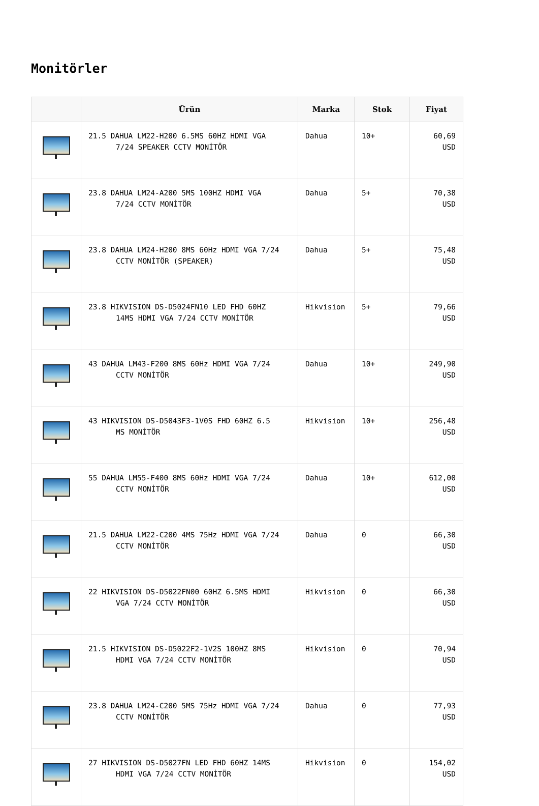Monitörler
| | Ürün | Marka | Stok | Fiyat |
| --- | --- | --- | --- | --- |
| | 21.5 DAHUA LM22-H200 6.5MS 60HZ HDMI VGA 7/24 SPEAKER CCTV MONİTÖR | Dahua | 10+ | 60,69 USD |
| | 23.8 DAHUA LM24-A200 5MS 100HZ HDMI VGA 7/24 CCTV MONİTÖR | Dahua | 5+ | 70,38 USD |
| | 23.8 DAHUA LM24-H200 8MS 60Hz HDMI VGA 7/24 CCTV MONİTÖR (SPEAKER) | Dahua | 5+ | 75,48 USD |
| | 23.8 HIKVISION DS-D5024FN10 LED FHD 60HZ 14MS HDMI VGA 7/24 CCTV MONİTÖR | Hikvision | 5+ | 79,66 USD |
| | 43 DAHUA LM43-F200 8MS 60Hz HDMI VGA 7/24 CCTV MONİTÖR | Dahua | 10+ | 249,90 USD |
| | 43 HIKVISION DS-D5043F3-1V0S FHD 60HZ 6.5 MS MONİTÖR | Hikvision | 10+ | 256,48 USD |
| | 55 DAHUA LM55-F400 8MS 60Hz HDMI VGA 7/24 CCTV MONİTÖR | Dahua | 10+ | 612,00 USD |
| | 21.5 DAHUA LM22-C200 4MS 75Hz HDMI VGA 7/24 CCTV MONİTÖR | Dahua | 0 | 66,30 USD |
| | 22 HIKVISION DS-D5022FN00 60HZ 6.5MS HDMI VGA 7/24 CCTV MONİTÖR | Hikvision | 0 | 66,30 USD |
| | 21.5 HIKVISION DS-D5022F2-1V2S 100HZ 8MS HDMI VGA 7/24 CCTV MONİTÖR | Hikvision | 0 | 70,94 USD |
| | 23.8 DAHUA LM24-C200 5MS 75Hz HDMI VGA 7/24 CCTV MONİTÖR | Dahua | 0 | 77,93 USD |
| | 27 HIKVISION DS-D5027FN LED FHD 60HZ 14MS HDMI VGA 7/24 CCTV MONİTÖR | Hikvision | 0 | 154,02 USD |